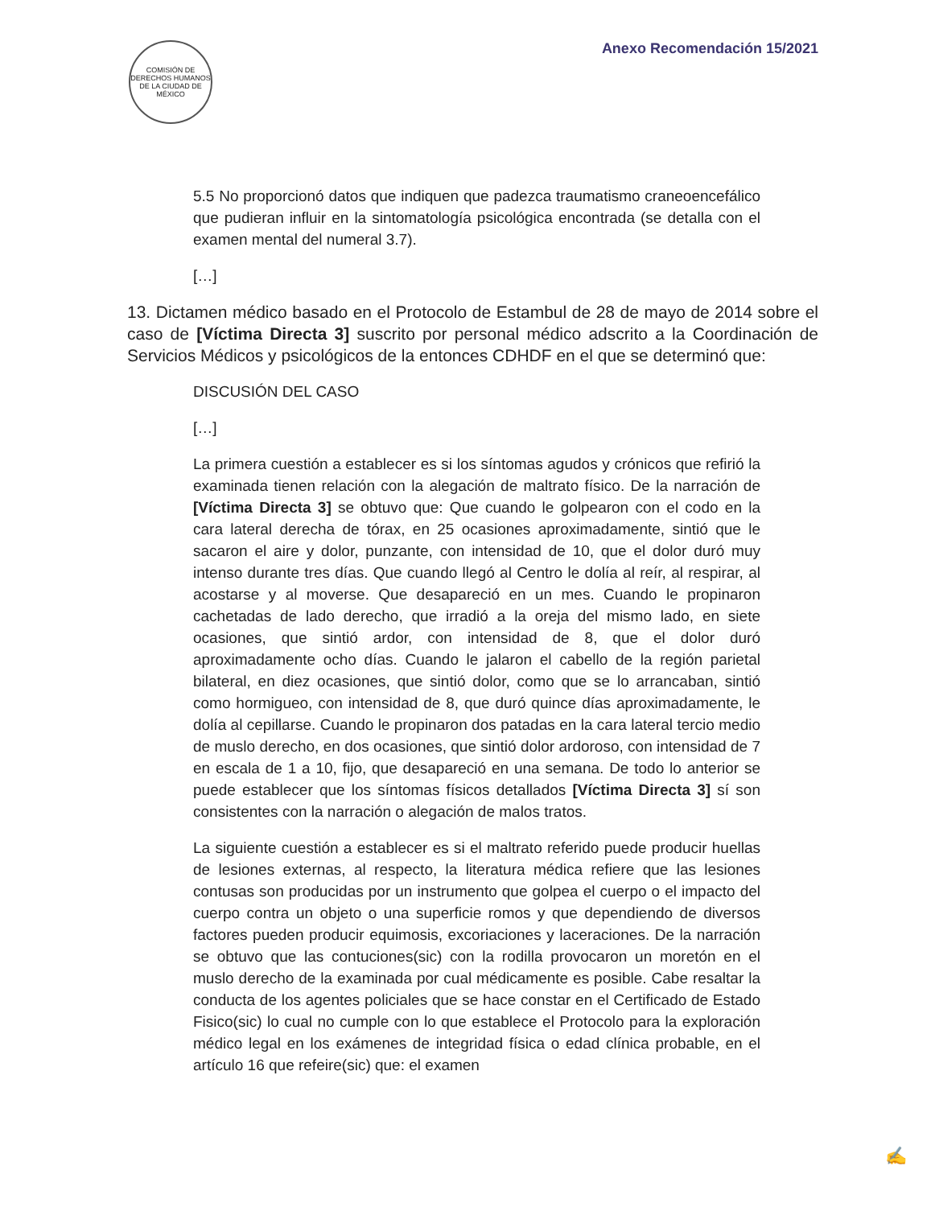COMISIÓN DE DERECHOS HUMANOS DE LA CIUDAD DE MÉXICO
Anexo Recomendación 15/2021
5.5 No proporcionó datos que indiquen que padezca traumatismo craneoencefálico que pudieran influir en la sintomatología psicológica encontrada (se detalla con el examen mental del numeral 3.7).
[…]
13. Dictamen médico basado en el Protocolo de Estambul de 28 de mayo de 2014 sobre el caso de [Víctima Directa 3] suscrito por personal médico adscrito a la Coordinación de Servicios Médicos y psicológicos de la entonces CDHDF en el que se determinó que:
DISCUSIÓN DEL CASO
[…]
La primera cuestión a establecer es si los síntomas agudos y crónicos que refirió la examinada tienen relación con la alegación de maltrato físico. De la narración de [Víctima Directa 3] se obtuvo que: Que cuando le golpearon con el codo en la cara lateral derecha de tórax, en 25 ocasiones aproximadamente, sintió que le sacaron el aire y dolor, punzante, con intensidad de 10, que el dolor duró muy intenso durante tres días. Que cuando llegó al Centro le dolía al reír, al respirar, al acostarse y al moverse. Que desapareció en un mes. Cuando le propinaron cachetadas de lado derecho, que irradió a la oreja del mismo lado, en siete ocasiones, que sintió ardor, con intensidad de 8, que el dolor duró aproximadamente ocho días. Cuando le jalaron el cabello de la región parietal bilateral, en diez ocasiones, que sintió dolor, como que se lo arrancaban, sintió como hormigueo, con intensidad de 8, que duró quince días aproximadamente, le dolía al cepillarse. Cuando le propinaron dos patadas en la cara lateral tercio medio de muslo derecho, en dos ocasiones, que sintió dolor ardoroso, con intensidad de 7 en escala de 1 a 10, fijo, que desapareció en una semana. De todo lo anterior se puede establecer que los síntomas físicos detallados [Víctima Directa 3] sí son consistentes con la narración o alegación de malos tratos.
La siguiente cuestión a establecer es si el maltrato referido puede producir huellas de lesiones externas, al respecto, la literatura médica refiere que las lesiones contusas son producidas por un instrumento que golpea el cuerpo o el impacto del cuerpo contra un objeto o una superficie romos y que dependiendo de diversos factores pueden producir equimosis, excoriaciones y laceraciones. De la narración se obtuvo que las contuciones(sic) con la rodilla provocaron un moretón en el muslo derecho de la examinada por cual médicamente es posible. Cabe resaltar la conducta de los agentes policiales que se hace constar en el Certificado de Estado Fisico(sic) lo cual no cumple con lo que establece el Protocolo para la exploración médico legal en los exámenes de integridad física o edad clínica probable, en el artículo 16 que refeire(sic) que: el examen
✍